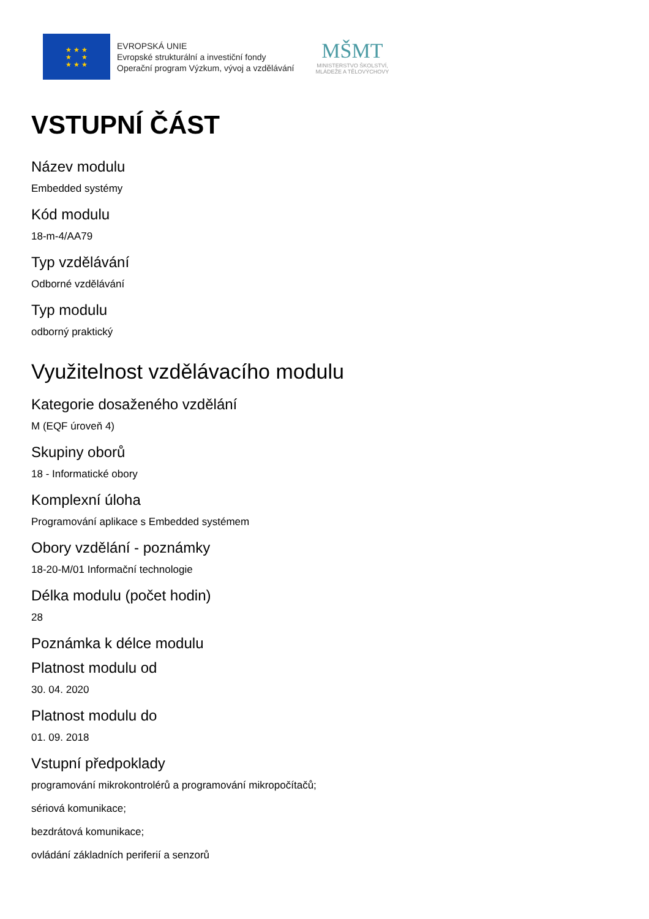★ ★ ★
★ ★
★ ★ ★
EVROPSKÁ UNIE
Evropské strukturální a investiční fondy
Operační program Výzkum, vývoj a vzdělávání
MŠMT
MINISTERSTVO ŠKOLSTVÍ,
MLÁDEŽE A TĚLOVÝCHOVY
VSTUPNÍ ČÁST
Název modulu
Embedded systémy
Kód modulu
18-m-4/AA79
Typ vzdělávání
Odborné vzdělávání
Typ modulu
odborný praktický
Využitelnost vzdělávacího modulu
Kategorie dosaženého vzdělání
M (EQF úroveň 4)
Skupiny oborů
18 - Informatické obory
Komplexní úloha
Programování aplikace s Embedded systémem
Obory vzdělání - poznámky
18-20-M/01 Informační technologie
Délka modulu (počet hodin)
28
Poznámka k délce modulu
Platnost modulu od
30. 04. 2020
Platnost modulu do
01. 09. 2018
Vstupní předpoklady
programování mikrokontrolérů a programování mikropočítačů;
sériová komunikace;
bezdrátová komunikace;
ovládání základních periferií a senzorů